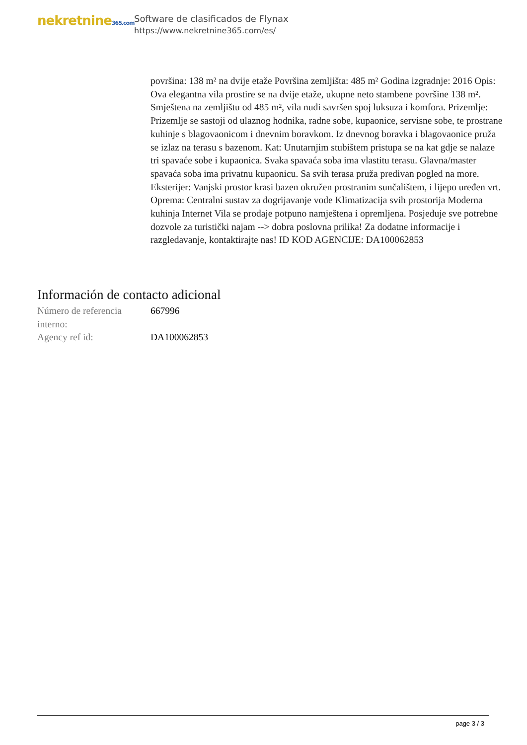nekretnine365.com
Software de clasificados de Flynax
https://www.nekretnine365.com/es/
površina: 138 m² na dvije etaže Površina zemljišta: 485 m² Godina izgradnje: 2016 Opis: Ova elegantna vila prostire se na dvije etaže, ukupne neto stambene površine 138 m². Smještena na zemljištu od 485 m², vila nudi savršen spoj luksuza i komfora. Prizemlje: Prizemlje se sastoji od ulaznog hodnika, radne sobe, kupaonice, servisne sobe, te prostrane kuhinje s blagovaonicom i dnevnim boravkom. Iz dnevnog boravka i blagovaonice pruža se izlaz na terasu s bazenom. Kat: Unutarnjim stubištem pristupa se na kat gdje se nalaze tri spavaće sobe i kupaonica. Svaka spavaća soba ima vlastitu terasu. Glavna/master spavaća soba ima privatnu kupaonicu. Sa svih terasa pruža predivan pogled na more. Eksterijer: Vanjski prostor krasi bazen okružen prostranim sunčalištem, i lijepo uređen vrt. Oprema: Centralni sustav za dogrijavanje vode Klimatizacija svih prostorija Moderna kuhinja Internet Vila se prodaje potpuno namještena i opremljena. Posjeduje sve potrebne dozvole za turistički najam --> dobra poslovna prilika! Za dodatne informacije i razgledavanje, kontaktirajte nas! ID KOD AGENCIJE: DA100062853
Información de contacto adicional
| Número de referencia interno: | 667996 |
| Agency ref id: | DA100062853 |
page 3 / 3